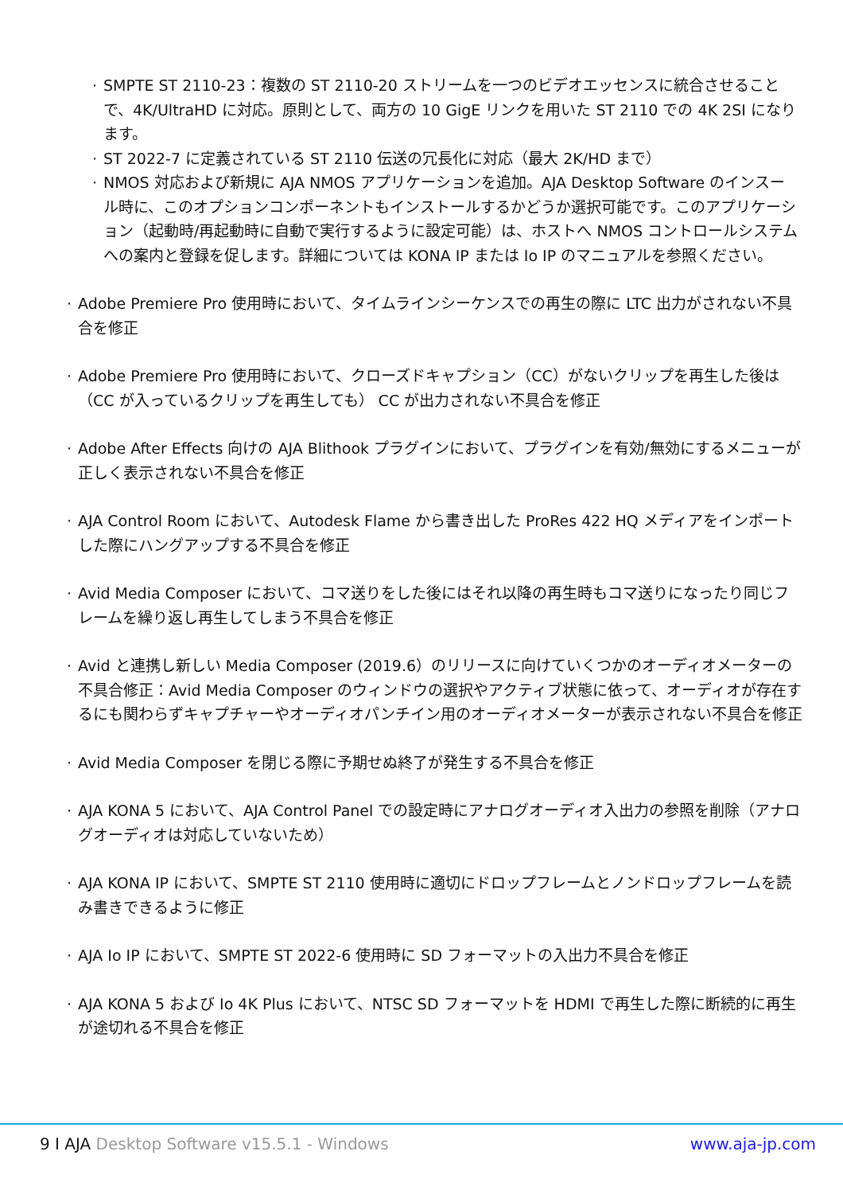· SMPTE ST 2110-23：複数の ST 2110-20 ストリームを一つのビデオエッセンスに統合させることで、4K/UltraHD に対応。原則として、両方の 10 GigE リンクを用いた ST 2110 での 4K 2SI になります。
· ST 2022-7 に定義されている ST 2110 伝送の冗長化に対応（最大 2K/HD まで）
· NMOS 対応および新規に AJA NMOS アプリケーションを追加。AJA Desktop Software のインスール時に、このオプションコンポーネントもインストールするかどうか選択可能です。このアプリケーション（起動時/再起動時に自動で実行するように設定可能）は、ホストへ NMOS コントロールシステムへの案内と登録を促します。詳細については KONA IP または Io IP のマニュアルを参照ください。
· Adobe Premiere Pro 使用時において、タイムラインシーケンスでの再生の際に LTC 出力がされない不具合を修正
· Adobe Premiere Pro 使用時において、クローズドキャプション（CC）がないクリップを再生した後は（CC が入っているクリップを再生しても） CC が出力されない不具合を修正
· Adobe After Effects 向けの AJA Blithook プラグインにおいて、プラグインを有効/無効にするメニューが正しく表示されない不具合を修正
· AJA Control Room において、Autodesk Flame から書き出した ProRes 422 HQ メディアをインポートした際にハングアップする不具合を修正
· Avid Media Composer において、コマ送りをした後にはそれ以降の再生時もコマ送りになったり同じフレームを繰り返し再生してしまう不具合を修正
· Avid と連携し新しい Media Composer (2019.6）のリリースに向けていくつかのオーディオメーターの不具合修正：Avid Media Composer のウィンドウの選択やアクティブ状態に依って、オーディオが存在するにも関わらずキャプチャーやオーディオパンチイン用のオーディオメーターが表示されない不具合を修正
· Avid Media Composer を閉じる際に予期せぬ終了が発生する不具合を修正
· AJA KONA 5 において、AJA Control Panel での設定時にアナログオーディオ入出力の参照を削除（アナログオーディオは対応していないため）
· AJA KONA IP において、SMPTE ST 2110 使用時に適切にドロップフレームとノンドロップフレームを読み書きできるように修正
· AJA Io IP において、SMPTE ST 2022-6 使用時に SD フォーマットの入出力不具合を修正
· AJA KONA 5 および Io 4K Plus において、NTSC SD フォーマットを HDMI で再生した際に断続的に再生が途切れる不具合を修正
9 I AJA Desktop Software v15.5.1 - Windows
www.aja-jp.com